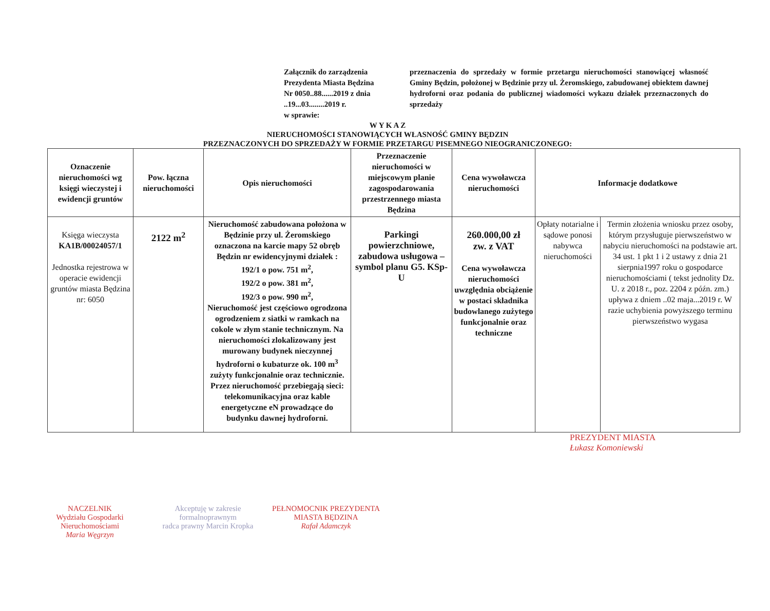Załącznik do zarządzenia
Prezydenta Miasta Będzina
Nr 0050..88......2019 z dnia
..19...03........2019 r.
w sprawie:
przeznaczenia do sprzedaży w formie przetargu nieruchomości stanowiącej własność Gminy Będzin, położonej w Będzinie przy ul. Żeromskiego, zabudowanej obiektem dawnej hydroforni oraz podania do publicznej wiadomości wykazu działek przeznaczonych do sprzedaży
W Y K A Z
NIERUCHOMOŚCI STANOWIĄCYCH WŁASNOŚĆ GMINY BĘDZIN
PRZEZNACZONYCH DO SPRZEDAŻY W FORMIE PRZETARGU PISEMNEGO NIEOGRANICZONEGO:
| Oznaczenie nieruchomości wg księgi wieczystej i ewidencji gruntów | Pow. łączna nieruchomości | Opis nieruchomości | Przeznaczenie nieruchomości w miejscowym planie zagospodarowania przestrzennego miasta Będzina | Cena wywoławcza nieruchomości | Informacje dodatkowe | |
| --- | --- | --- | --- | --- | --- | --- |
| Księga wieczysta KA1B/00024057/1 Jednostka rejestrowa w operacie ewidencji gruntów miasta Będzina nr: 6050 | 2122 m<sup>2</sup> | Nieruchomość zabudowana położona w Będzinie przy ul. Żeromskiego oznaczona na karcie mapy 52 obręb Będzin nr ewidencyjnymi działek : 192/1 o pow. 751 m<sup>2</sup>, 192/2 o pow. 381 m<sup>2</sup>, 192/3 o pow. 990 m<sup>2</sup>, Nieruchomość jest częściowo ogrodzona ogrodzeniem z siatki w ramkach na cokole w złym stanie technicznym. Na nieruchomości zlokalizowany jest murowany budynek nieczynnej hydroforni o kubaturze ok. 100 m<sup>3</sup> zużyty funkcjonalnie oraz technicznie. Przez nieruchomość przebiegają sieci: telekomunikacyjna oraz kable energetyczne eN prowadzące do budynku dawnej hydroforni. | Parkingi powierzchniowe, zabudowa usługowa – symbol planu G5. KSp-U | 260.000,00 zł zw. z VAT Cena wywoławcza nieruchomości uwzględnia obciążenie w postaci składnika budowlanego zużytego funkcjonalnie oraz techniczne | Opłaty notarialne i sądowe ponosi nabywca nieruchomości | Termin złożenia wniosku przez osoby, którym przysługuje pierwszeństwo w nabyciu nieruchomości na podstawie art. 34 ust. 1 pkt 1 i 2 ustawy z dnia 21 sierpnia1997 roku o gospodarce nieruchomościami ( tekst jednolity Dz. U. z 2018 r., poz. 2204 z późn. zm.) upływa z dniem ..02 maja...2019 r. W razie uchybienia powyższego terminu pierwszeństwo wygasa |
PREZYDENT MIASTA
Łukasz Komoniewski
NACZELNIK
Wydziału Gospodarki Nieruchomościami
Maria Węgrzyn
Akceptuję w zakresie formalnoprawnym
radca prawny Marcin Kropka
PEŁNOMOCNIK PREZYDENTA
MIASTA BĘDZINA
Rafał Adamczyk